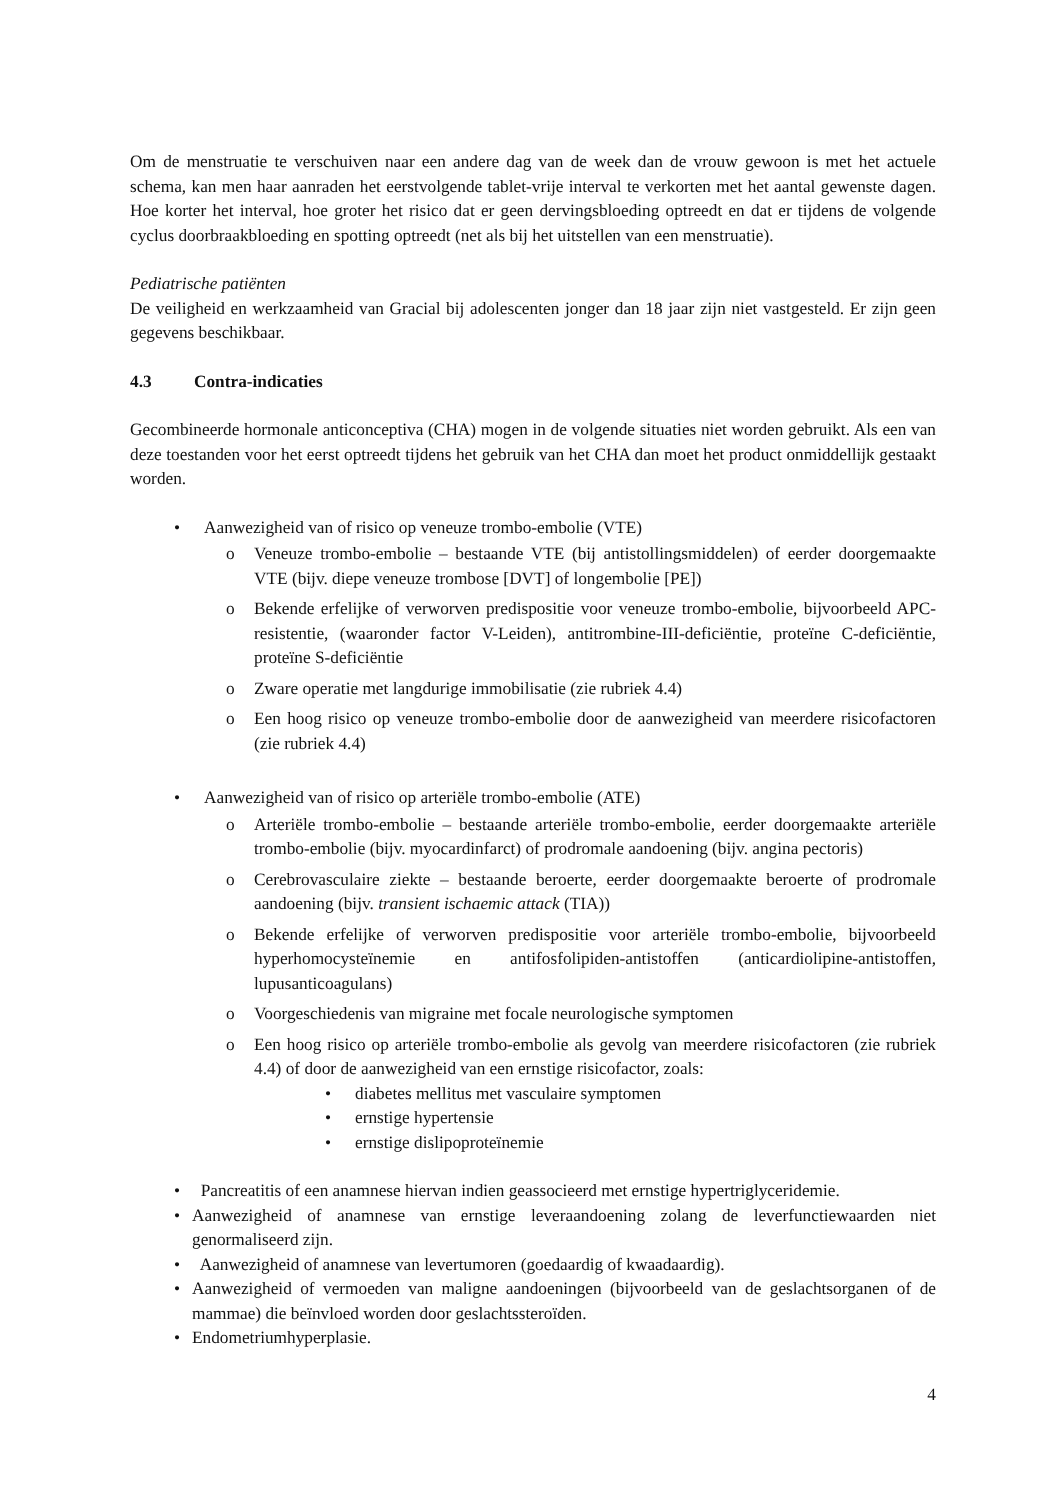Om de menstruatie te verschuiven naar een andere dag van de week dan de vrouw gewoon is met het actuele schema, kan men haar aanraden het eerstvolgende tablet-vrije interval te verkorten met het aantal gewenste dagen. Hoe korter het interval, hoe groter het risico dat er geen dervingsbloeding optreedt en dat er tijdens de volgende cyclus doorbraakbloeding en spotting optreedt (net als bij het uitstellen van een menstruatie).
Pediatrische patiënten
De veiligheid en werkzaamheid van Gracial bij adolescenten jonger dan 18 jaar zijn niet vastgesteld. Er zijn geen gegevens beschikbaar.
4.3 Contra-indicaties
Gecombineerde hormonale anticonceptiva (CHA) mogen in de volgende situaties niet worden gebruikt. Als een van deze toestanden voor het eerst optreedt tijdens het gebruik van het CHA dan moet het product onmiddellijk gestaakt worden.
• Aanwezigheid van of risico op veneuze trombo-embolie (VTE)
o Veneuze trombo-embolie – bestaande VTE (bij antistollingsmiddelen) of eerder doorgemaakte VTE (bijv. diepe veneuze trombose [DVT] of longembolie [PE])
o Bekende erfelijke of verworven predispositie voor veneuze trombo-embolie, bijvoorbeeld APC-resistentie, (waaronder factor V-Leiden), antitrombine-III-deficiëntie, proteïne C-deficiëntie, proteïne S-deficiëntie
o Zware operatie met langdurige immobilisatie (zie rubriek 4.4)
o Een hoog risico op veneuze trombo-embolie door de aanwezigheid van meerdere risicofactoren (zie rubriek 4.4)
• Aanwezigheid van of risico op arteriële trombo-embolie (ATE)
o Arteriële trombo-embolie – bestaande arteriële trombo-embolie, eerder doorgemaakte arteriële trombo-embolie (bijv. myocardinfarct) of prodromale aandoening (bijv. angina pectoris)
o Cerebrovasculaire ziekte – bestaande beroerte, eerder doorgemaakte beroerte of prodromale aandoening (bijv. transient ischaemic attack (TIA))
o Bekende erfelijke of verworven predispositie voor arteriële trombo-embolie, bijvoorbeeld hyperhomocysteïnemie en antifosfolipiden-antistoffen (anticardiolipine-antistoffen, lupusanticoagulans)
o Voorgeschiedenis van migraine met focale neurologische symptomen
o Een hoog risico op arteriële trombo-embolie als gevolg van meerdere risicofactoren (zie rubriek 4.4) of door de aanwezigheid van een ernstige risicofactor, zoals:
• diabetes mellitus met vasculaire symptomen
• ernstige hypertensie
• ernstige dislipoproteïnemie
• Pancreatitis of een anamnese hiervan indien geassocieerd met ernstige hypertriglyceridemie.
• Aanwezigheid of anamnese van ernstige leveraandoening zolang de leverfunctiewaarden niet genormaliseerd zijn.
• Aanwezigheid of anamnese van levertumoren (goedaardig of kwaadaardig).
• Aanwezigheid of vermoeden van maligne aandoeningen (bijvoorbeeld van de geslachtsorganen of de mammae) die beïnvloed worden door geslachtssteroïden.
• Endometriumhyperplasie.
4